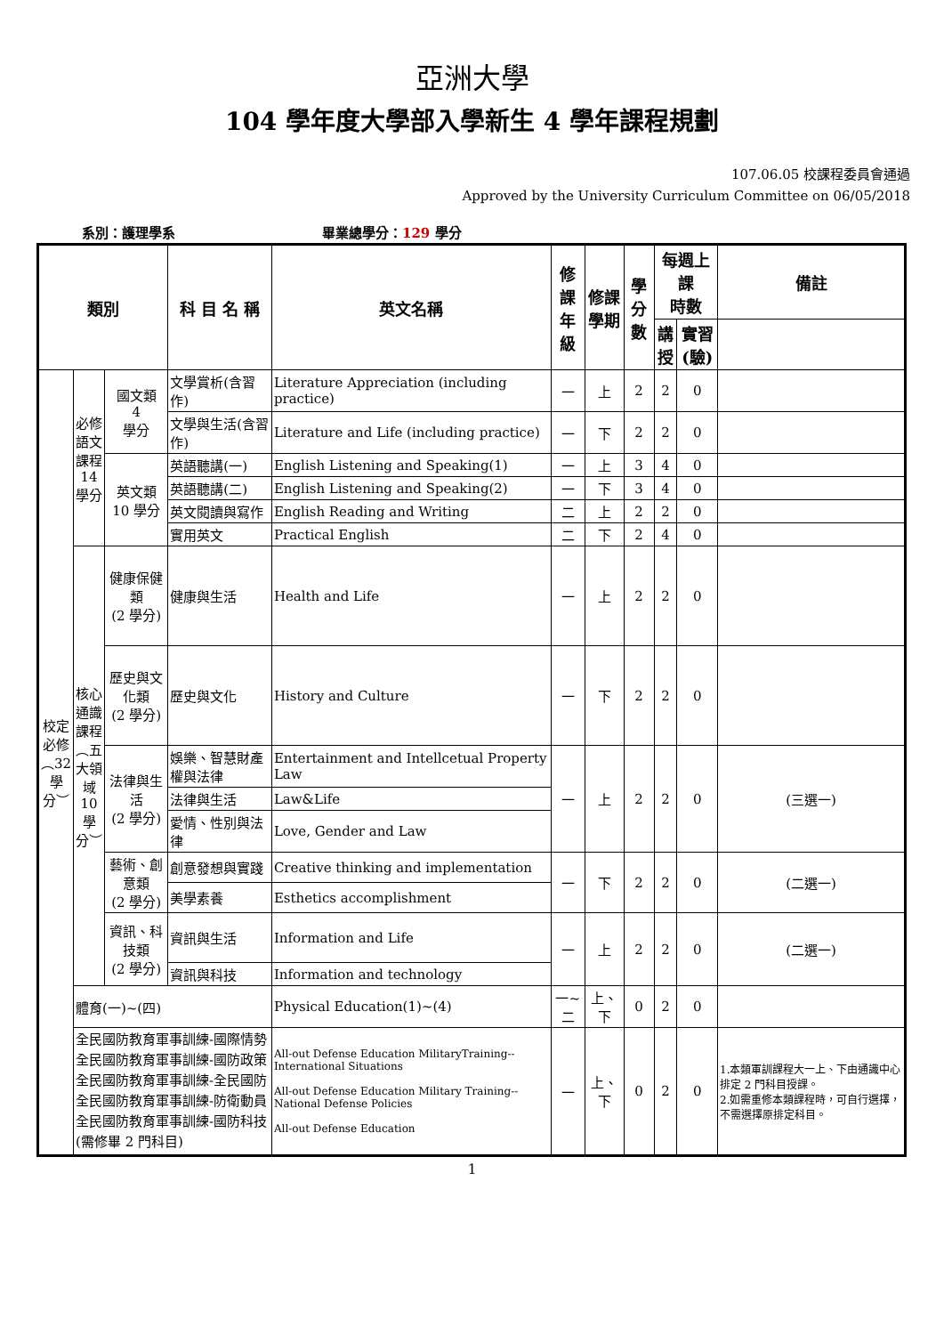亞洲大學
104 學年度大學部入學新生 4 學年課程規劃
107.06.05 校課程委員會通過
Approved by the University Curriculum Committee on 06/05/2018
系別：護理學系 畢業總學分：129 學分
| 類別 | | | 科 目 名 稱 | 英文名稱 | 修課 年級 | 修課 學期 | 學分 數 | 每週上課 時數 | | 備註 |
| --- | --- | --- | --- | --- | --- | --- | --- | --- | --- | --- |
| | | | | | | | | 講 授 | 實習 (驗) | |
| 校定必修︵32學分︶ | 必修語文課程14學分 | 國文類 4 學分 | 文學賞析(含習作) | Literature Appreciation (including practice) | 一 | 上 | 2 | 2 | 0 | |
| | | | 文學與生活(含習作) | Literature and Life (including practice) | 一 | 下 | 2 | 2 | 0 | |
| | | 英文類 10 學分 | 英語聽講(一) | English Listening and Speaking(1) | 一 | 上 | 3 | 4 | 0 | |
| | | | 英語聽講(二) | English Listening and Speaking(2) | 一 | 下 | 3 | 4 | 0 | |
| | | | 英文閱讀與寫作 | English Reading and Writing | 二 | 上 | 2 | 2 | 0 | |
| | | | 實用英文 | Practical English | 二 | 下 | 2 | 4 | 0 | |
| | 核心通識課程︵五大領域10學分︶ | 健康保健類 (2 學分) | 健康與生活 | Health and Life | 一 | 上 | 2 | 2 | 0 | |
| | | 歷史與文化類 (2 學分) | 歷史與文化 | History and Culture | 一 | 下 | 2 | 2 | 0 | |
| | | 法律與生活 (2 學分) | 娛樂、智慧財產權與法律 | Entertainment and Intellcetual Property Law | 一 | 上 | 2 | 2 | 0 | (三選一) |
| | | | 法律與生活 | Law&Life | | | | | | |
| | | | 愛情、性別與法律 | Love, Gender and Law | | | | | | |
| | | 藝術、創意類 (2 學分) | 創意發想與實踐 | Creative thinking and implementation | 一 | 下 | 2 | 2 | 0 | (二選一) |
| | | | 美學素養 | Esthetics accomplishment | | | | | | |
| | | 資訊、科技類 (2 學分) | 資訊與生活 | Information and Life | 一 | 上 | 2 | 2 | 0 | (二選一) |
| | | | 資訊與科技 | Information and technology | | | | | | |
| | 體育(一)~(四) | | | Physical Education(1)~(4) | 一~二 | 上、下 | 0 | 2 | 0 | |
| | 全民國防教育軍事訓練-國際情勢 全民國防教育軍事訓練-國防政策 全民國防教育軍事訓練-全民國防 全民國防教育軍事訓練-防衛動員 全民國防教育軍事訓練-國防科技 (需修畢 2 門科目) | | | All-out Defense Education MilitaryTraining--International Situations All-out Defense Education Military Training--National Defense Policies All-out Defense Education | 一 | 上、下 | 0 | 2 | 0 | 1.本類軍訓課程大一上、下由通識中心排定 2 門科目授課。 2.如需重修本類課程時，可自行選擇，不需選擇原排定科目。 |
1